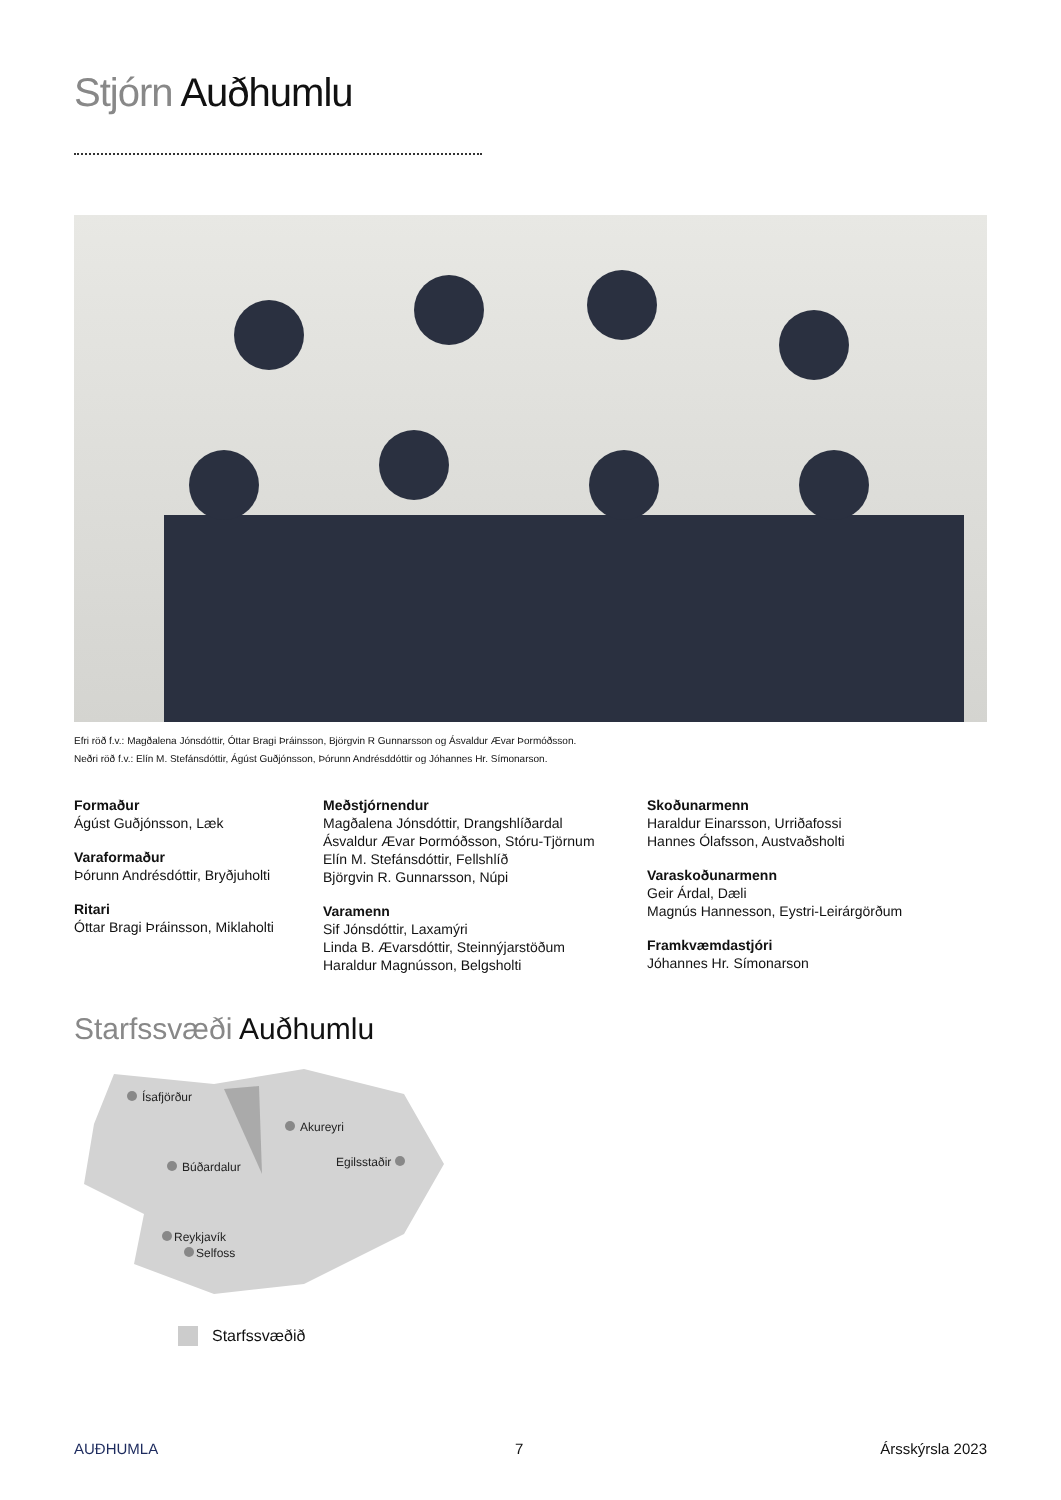Stjórn Auðhumlu
Efri röð f.v.: Magðalena Jónsdóttir, Óttar Bragi Þráinsson, Björgvin R Gunnarsson og Ásvaldur Ævar Þormóðsson.
Neðri röð f.v.: Elín M. Stefánsdóttir, Ágúst Guðjónsson, Þórunn Andrésddóttir og Jóhannes Hr. Símonarson.
Formaður
Ágúst Guðjónsson, Læk
Varaformaður
Þórunn Andrésdóttir, Bryðjuholti
Ritari
Óttar Bragi Þráinsson, Miklaholti
Meðstjórnendur
Magðalena Jónsdóttir, Drangshlíðardal
Ásvaldur Ævar Þormóðsson, Stóru-Tjörnum
Elín M. Stefánsdóttir, Fellshlíð
Björgvin R. Gunnarsson, Núpi
Varamenn
Sif Jónsdóttir, Laxamýri
Linda B. Ævarsdóttir, Steinnýjarstöðum
Haraldur Magnússon, Belgsholti
Skoðunarmenn
Haraldur Einarsson, Urriðafossi
Hannes Ólafsson, Austvaðsholti
Varaskoðunarmenn
Geir Árdal, Dæli
Magnús Hannesson, Eystri-Leirárgörðum
Framkvæmdastjóri
Jóhannes Hr. Símonarson
Starfssvæði Auðhumlu
Ísafjörður
Akureyri
Búðardalur
Egilsstaðir
Reykjavík
Selfoss
Starfssvæðið
AUÐHUMLA 7 Ársskýrsla 2023